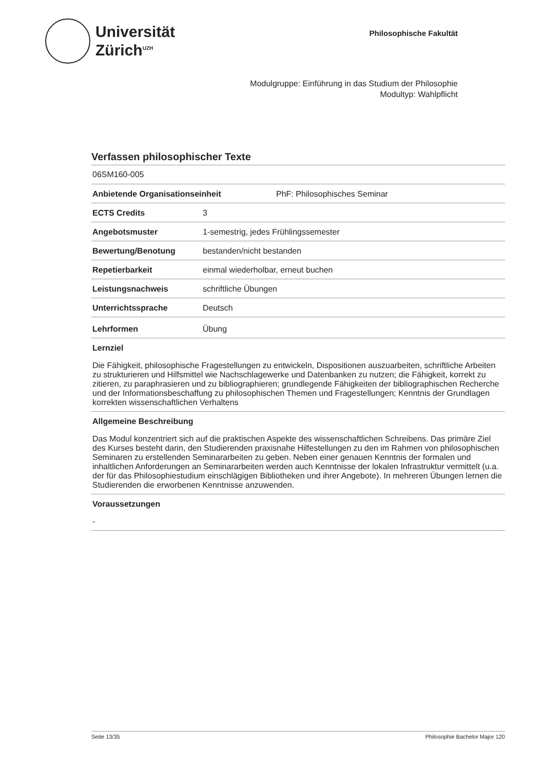Universität
Zürich<sup>UZH</sup>
Philosophische Fakultät
Modulgruppe: Einführung in das Studium der Philosophie
Modultyp: Wahlpflicht
Verfassen philosophischer Texte
06SM160-005
Anbietende Organisationseinheit PhF: Philosophisches Seminar
ECTS Credits 3
Angebotsmuster 1-semestrig, jedes Frühlingssemester
Bewertung/Benotung bestanden/nicht bestanden
Repetierbarkeit einmal wiederholbar, erneut buchen
Leistungsnachweis schriftliche Übungen
Unterrichtssprache Deutsch
Lehrformen Übung
Lernziel
Die Fähigkeit, philosophische Fragestellungen zu entwickeln, Dispositionen auszuarbeiten, schriftliche Arbeiten zu strukturieren und Hilfsmittel wie Nachschlagewerke und Datenbanken zu nutzen; die Fähigkeit, korrekt zu zitieren, zu paraphrasieren und zu bibliographieren; grundlegende Fähigkeiten der bibliographischen Recherche und der Informationsbeschaffung zu philosophischen Themen und Fragestellungen; Kenntnis der Grundlagen korrekten wissenschaftlichen Verhaltens
Allgemeine Beschreibung
Das Modul konzentriert sich auf die praktischen Aspekte des wissenschaftlichen Schreibens. Das primäre Ziel des Kurses besteht darin, den Studierenden praxisnahe Hilfestellungen zu den im Rahmen von philosophischen Seminaren zu erstellenden Seminararbeiten zu geben. Neben einer genauen Kenntnis der formalen und inhaltlichen Anforderungen an Seminararbeiten werden auch Kenntnisse der lokalen Infrastruktur vermittelt (u.a. der für das Philosophiestudium einschlägigen Bibliotheken und ihrer Angebote). In mehreren Übungen lernen die Studierenden die erworbenen Kenntnisse anzuwenden.
Voraussetzungen
-
Seite 13/35 Philosophie Bachelor Major 120